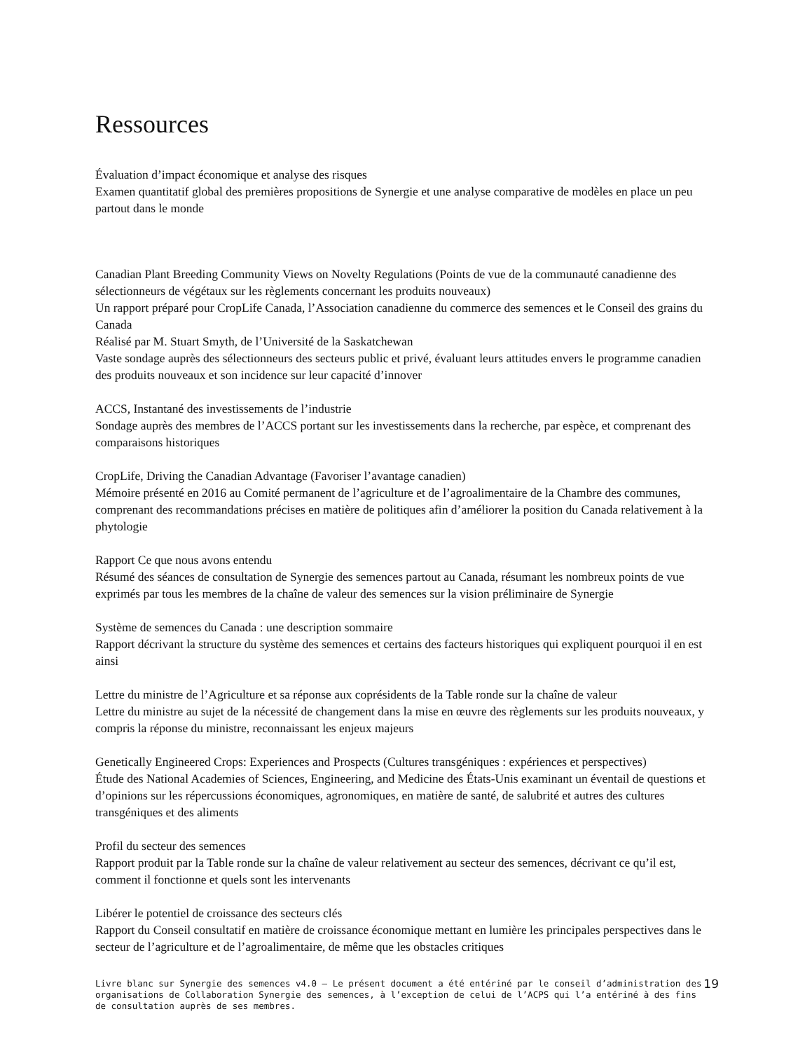Ressources
Évaluation d’impact économique et analyse des risques
Examen quantitatif global des premières propositions de Synergie et une analyse comparative de modèles en place un peu partout dans le monde
Canadian Plant Breeding Community Views on Novelty Regulations (Points de vue de la communauté canadienne des sélectionneurs de végétaux sur les règlements concernant les produits nouveaux)
Un rapport préparé pour CropLife Canada, l’Association canadienne du commerce des semences et le Conseil des grains du Canada
Réalisé par M. Stuart Smyth, de l’Université de la Saskatchewan
Vaste sondage auprès des sélectionneurs des secteurs public et privé, évaluant leurs attitudes envers le programme canadien des produits nouveaux et son incidence sur leur capacité d’innover
ACCS, Instantané des investissements de l’industrie
Sondage auprès des membres de l’ACCS portant sur les investissements dans la recherche, par espèce, et comprenant des comparaisons historiques
CropLife, Driving the Canadian Advantage (Favoriser l’avantage canadien)
Mémoire présenté en 2016 au Comité permanent de l’agriculture et de l’agroalimentaire de la Chambre des communes, comprenant des recommandations précises en matière de politiques afin d’améliorer la position du Canada relativement à la phytologie
Rapport Ce que nous avons entendu
Résumé des séances de consultation de Synergie des semences partout au Canada, résumant les nombreux points de vue exprimés par tous les membres de la chaîne de valeur des semences sur la vision préliminaire de Synergie
Système de semences du Canada : une description sommaire
Rapport décrivant la structure du système des semences et certains des facteurs historiques qui expliquent pourquoi il en est ainsi
Lettre du ministre de l’Agriculture et sa réponse aux coprésidents de la Table ronde sur la chaîne de valeur
Lettre du ministre au sujet de la nécessité de changement dans la mise en œuvre des règlements sur les produits nouveaux, y compris la réponse du ministre, reconnaissant les enjeux majeurs
Genetically Engineered Crops: Experiences and Prospects (Cultures transgéniques : expériences et perspectives)
Étude des National Academies of Sciences, Engineering, and Medicine des États-Unis examinant un éventail de questions et d’opinions sur les répercussions économiques, agronomiques, en matière de santé, de salubrité et autres des cultures transgéniques et des aliments
Profil du secteur des semences
Rapport produit par la Table ronde sur la chaîne de valeur relativement au secteur des semences, décrivant ce qu’il est, comment il fonctionne et quels sont les intervenants
Libérer le potentiel de croissance des secteurs clés
Rapport du Conseil consultatif en matière de croissance économique mettant en lumière les principales perspectives dans le secteur de l’agriculture et de l’agroalimentaire, de même que les obstacles critiques
Livre blanc sur Synergie des semences v4.0 – Le présent document a été entériné par le conseil d’administration des organisations de Collaboration Synergie des semences, à l’exception de celui de l’ACPS qui l’a entériné à des fins de consultation auprès de ses membres.
19